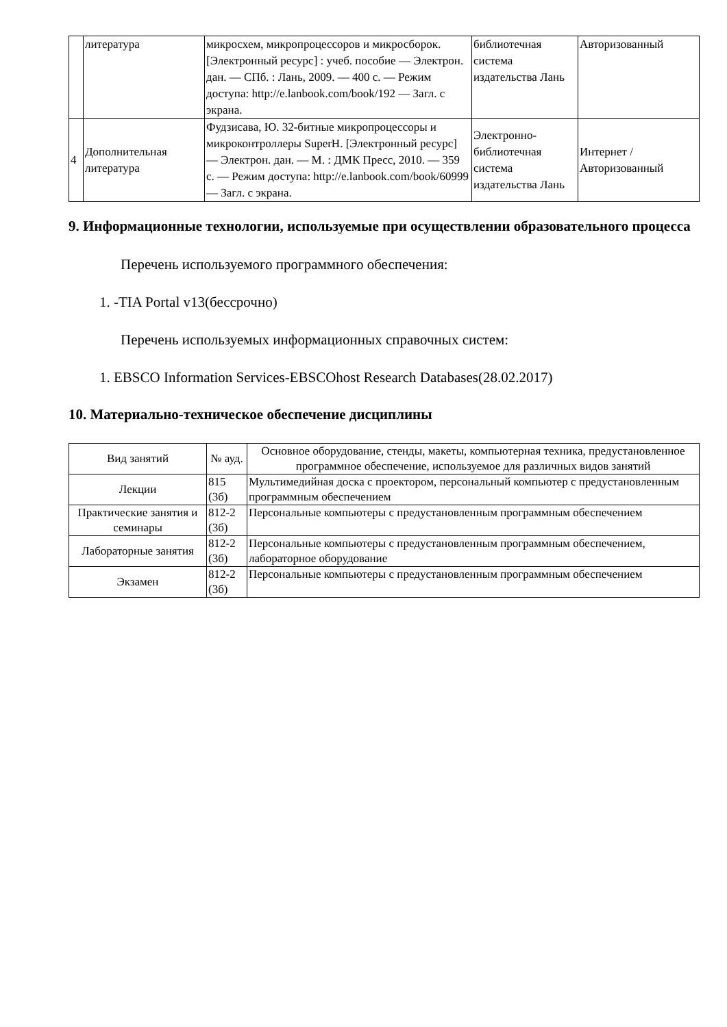| | литература | микросхем, микропроцессоров и микросборок. [Электронный ресурс] : учеб. пособие — Электрон. дан. — СПб. : Лань, 2009. — 400 с. — Режим доступа: http://e.lanbook.com/book/192 — Загл. с экрана. | библиотечная система издательства Лань | Авторизованный |
| 4 | Дополнительная литература | Фудзисава, Ю. 32-битные микропроцессоры и микроконтроллеры SuperH. [Электронный ресурс] — Электрон. дан. — М. : ДМК Пресс, 2010. — 359 с. — Режим доступа: http://e.lanbook.com/book/60999 — Загл. с экрана. | Электронно-библиотечная система издательства Лань | Интернет / Авторизованный |
9. Информационные технологии, используемые при осуществлении образовательного процесса
Перечень используемого программного обеспечения:
1. -TIA Portal v13(бессрочно)
Перечень используемых информационных справочных систем:
1. EBSCO Information Services-EBSCOhost Research Databases(28.02.2017)
10. Материально-техническое обеспечение дисциплины
| Вид занятий | № ауд. | Основное оборудование, стенды, макеты, компьютерная техника, предустановленное программное обеспечение, используемое для различных видов занятий |
| --- | --- | --- |
| Лекции | 815 (3б) | Мультимедийная доска с проектором, персональный компьютер с предустановленным программным обеспечением |
| Практические занятия и семинары | 812-2 (3б) | Персональные компьютеры с предустановленным программным обеспечением |
| Лабораторные занятия | 812-2 (3б) | Персональные компьютеры с предустановленным программным обеспечением, лабораторное оборудование |
| Экзамен | 812-2 (3б) | Персональные компьютеры с предустановленным программным обеспечением |